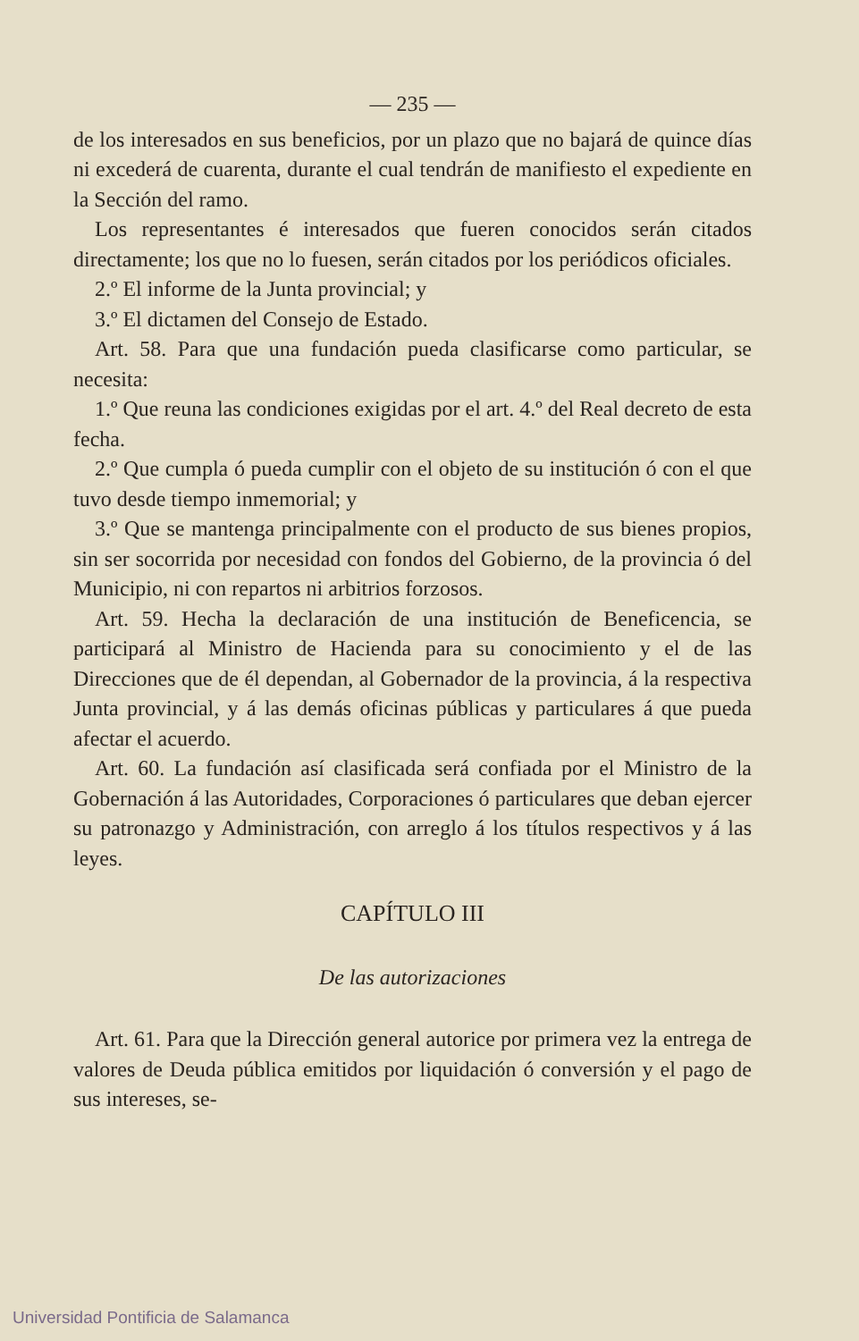— 235 —
de los interesados en sus beneficios, por un plazo que no bajará de quince días ni excederá de cuarenta, durante el cual tendrán de manifiesto el expediente en la Sección del ramo.
Los representantes é interesados que fueren conocidos serán citados directamente; los que no lo fuesen, serán citados por los periódicos oficiales.
2.º El informe de la Junta provincial; y
3.º El dictamen del Consejo de Estado.
Art. 58. Para que una fundación pueda clasificarse como particular, se necesita:
1.º Que reuna las condiciones exigidas por el art. 4.º del Real decreto de esta fecha.
2.º Que cumpla ó pueda cumplir con el objeto de su institución ó con el que tuvo desde tiempo inmemorial; y
3.º Que se mantenga principalmente con el producto de sus bienes propios, sin ser socorrida por necesidad con fondos del Gobierno, de la provincia ó del Municipio, ni con repartos ni arbitrios forzosos.
Art. 59. Hecha la declaración de una institución de Beneficencia, se participará al Ministro de Hacienda para su conocimiento y el de las Direcciones que de él dependan, al Gobernador de la provincia, á la respectiva Junta provincial, y á las demás oficinas públicas y particulares á que pueda afectar el acuerdo.
Art. 60. La fundación así clasificada será confiada por el Ministro de la Gobernación á las Autoridades, Corporaciones ó particulares que deban ejercer su patronazgo y Administración, con arreglo á los títulos respectivos y á las leyes.
CAPÍTULO III
De las autorizaciones
Art. 61. Para que la Dirección general autorice por primera vez la entrega de valores de Deuda pública emitidos por liquidación ó conversión y el pago de sus intereses, se-
Universidad Pontificia de Salamanca